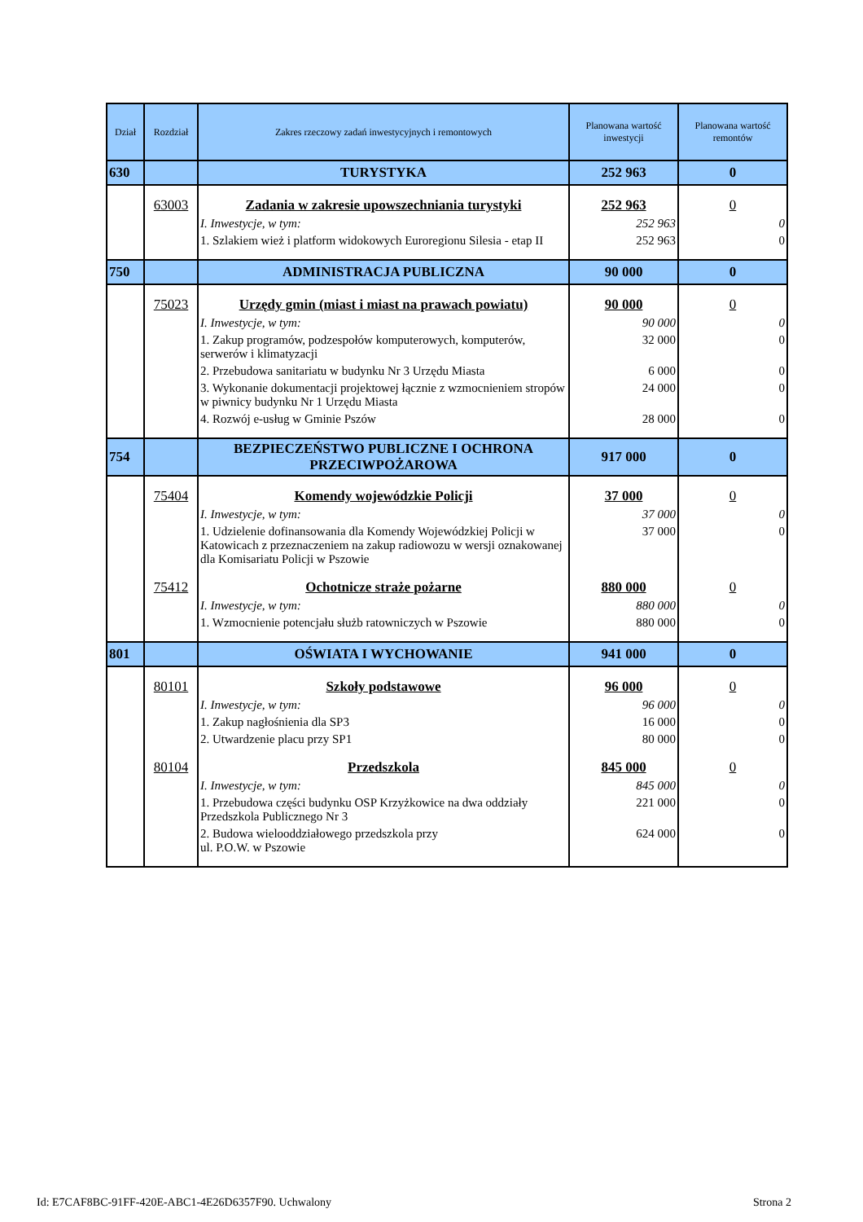| Dział | Rozdział | Zakres rzeczowy zadań inwestycyjnych i remontowych | Planowana wartość inwestycji | Planowana wartość remontów |
| --- | --- | --- | --- | --- |
| 630 | | TURYSTYKA | 252 963 | 0 |
| | 63003 | Zadania w zakresie upowszechniania turystyki | 252 963 | 0 |
| | | I. Inwestycje, w tym: | 252 963 | 0 |
| | | 1. Szlakiem wież i platform widokowych Euroregionu Silesia - etap II | 252 963 | 0 |
| 750 | | ADMINISTRACJA PUBLICZNA | 90 000 | 0 |
| | 75023 | Urzędy gmin (miast i miast na prawach powiatu) | 90 000 | 0 |
| | | I. Inwestycje, w tym: | 90 000 | 0 |
| | | 1. Zakup programów, podzespołów komputerowych, komputerów, serwerów i klimatyzacji | 32 000 | 0 |
| | | 2. Przebudowa sanitariatu w budynku Nr 3 Urzędu Miasta | 6 000 | 0 |
| | | 3. Wykonanie dokumentacji projektowej łącznie z wzmocnieniem stropów w piwnicy budynku Nr 1 Urzędu Miasta | 24 000 | 0 |
| | | 4. Rozwój e-usług w Gminie Pszów | 28 000 | 0 |
| 754 | | BEZPIECZEŃSTWO PUBLICZNE I OCHRONA PRZECIWPOŻAROWA | 917 000 | 0 |
| | 75404 | Komendy wojewódzkie Policji | 37 000 | 0 |
| | | I. Inwestycje, w tym: | 37 000 | 0 |
| | | 1. Udzielenie dofinansowania dla Komendy Wojewódzkiej Policji w Katowicach z przeznaczeniem na zakup radiowozu w wersji oznakowanej dla Komisariatu Policji w Pszowie | 37 000 | 0 |
| | 75412 | Ochotnicze straże pożarne | 880 000 | 0 |
| | | I. Inwestycje, w tym: | 880 000 | 0 |
| | | 1. Wzmocnienie potencjału służb ratowniczych w Pszowie | 880 000 | 0 |
| 801 | | OŚWIATA I WYCHOWANIE | 941 000 | 0 |
| | 80101 | Szkoły podstawowe | 96 000 | 0 |
| | | I. Inwestycje, w tym: | 96 000 | 0 |
| | | 1. Zakup nagłośnienia dla SP3 | 16 000 | 0 |
| | | 2. Utwardzenie placu przy SP1 | 80 000 | 0 |
| | 80104 | Przedszkola | 845 000 | 0 |
| | | I. Inwestycje, w tym: | 845 000 | 0 |
| | | 1. Przebudowa części budynku OSP Krzyżkowice na dwa oddziały Przedszkola Publicznego Nr 3 | 221 000 | 0 |
| | | 2. Budowa wielooddziałowego przedszkola przy ul. P.O.W. w Pszowie | 624 000 | 0 |
Id: E7CAF8BC-91FF-420E-ABC1-4E26D6357F90. Uchwalony
Strona 2